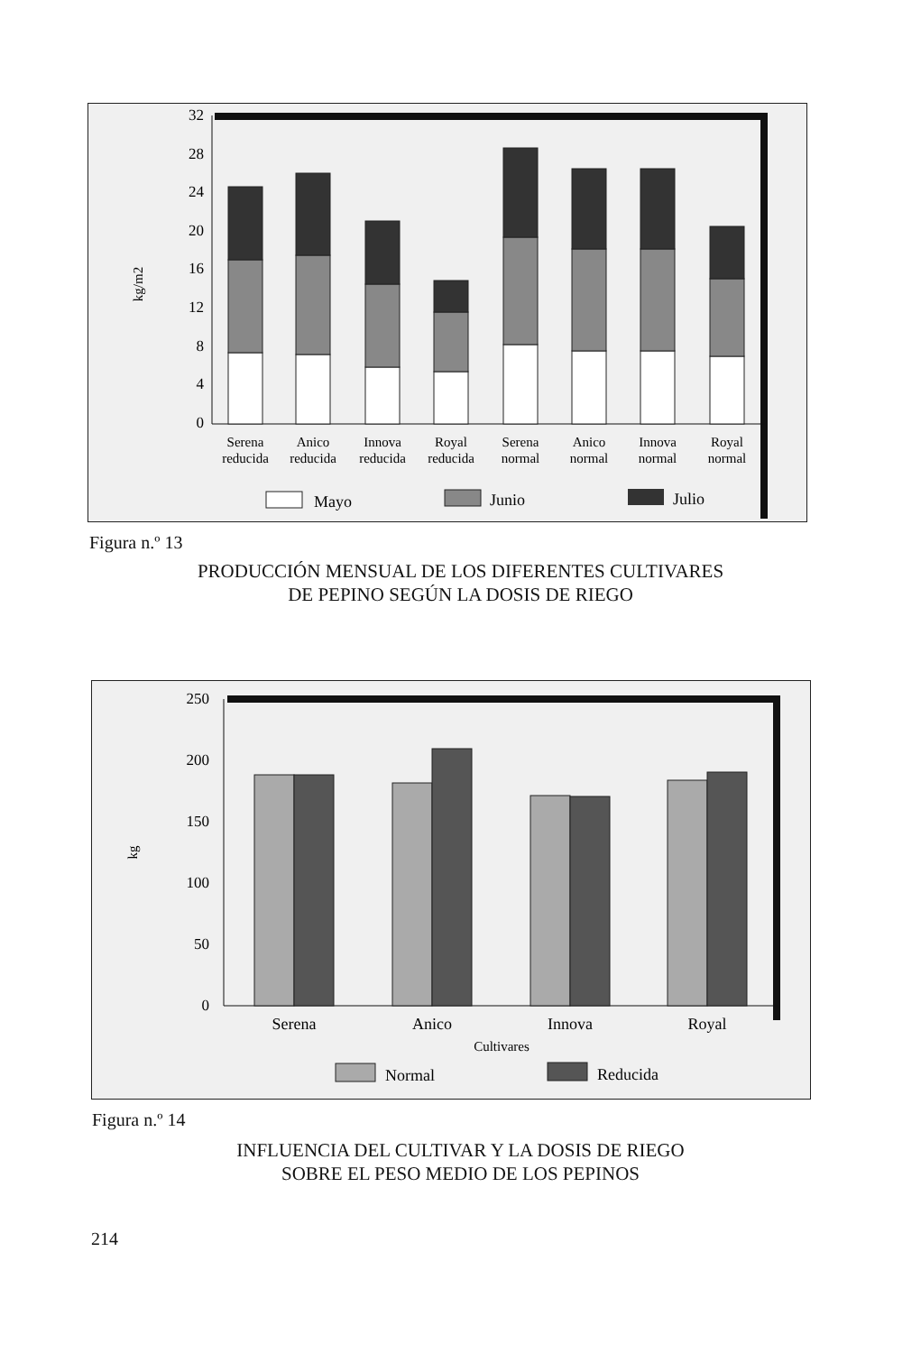0
4
8
12
16
20
24
28
32
kg/m2
Serena
reducida
Anico
reducida
Innova
reducida
Royal
reducida
Serena
normal
Anico
normal
Innova
normal
Royal
normal
Mayo
Junio
Julio
Figura n.º 13
PRODUCCIÓN MENSUAL DE LOS DIFERENTES CULTIVARES
DE PEPINO SEGÚN LA DOSIS DE RIEGO
0
50
100
150
200
250
kg
Serena
Anico
Innova
Royal
Cultivares
Normal
Reducida
Figura n.º 14
INFLUENCIA DEL CULTIVAR Y LA DOSIS DE RIEGO
SOBRE EL PESO MEDIO DE LOS PEPINOS
214